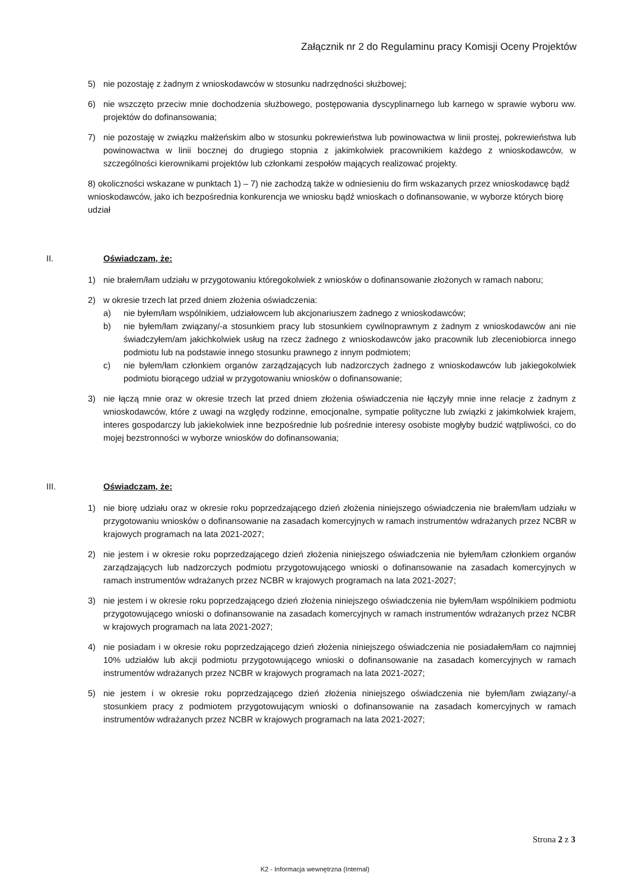Załącznik nr 2 do Regulaminu pracy Komisji Oceny Projektów
5) nie pozostaję z żadnym z wnioskodawców w stosunku nadrzędności służbowej;
6) nie wszczęto przeciw mnie dochodzenia służbowego, postępowania dyscyplinarnego lub karnego w sprawie wyboru ww. projektów do dofinansowania;
7) nie pozostaję w związku małżeńskim albo w stosunku pokrewieństwa lub powinowactwa w linii prostej, pokrewieństwa lub powinowactwa w linii bocznej do drugiego stopnia z jakimkolwiek pracownikiem każdego z wnioskodawców, w szczególności kierownikami projektów lub członkami zespołów mających realizować projekty.
8) okoliczności wskazane w punktach 1) – 7) nie zachodzą także w odniesieniu do firm wskazanych przez wnioskodawcę bądź wnioskodawców, jako ich bezpośrednia konkurencja we wniosku bądź wnioskach o dofinansowanie, w wyborze których biorę udział
II. Oświadczam, że:
1) nie brałem/łam udziału w przygotowaniu któregokolwiek z wniosków o dofinansowanie złożonych w ramach naboru;
2) w okresie trzech lat przed dniem złożenia oświadczenia:
a) nie byłem/łam wspólnikiem, udziałowcem lub akcjonariuszem żadnego z wnioskodawców;
b) nie byłem/łam związany/-a stosunkiem pracy lub stosunkiem cywilnoprawnym z żadnym z wnioskodawców ani nie świadczyłem/am jakichkolwiek usług na rzecz żadnego z wnioskodawców jako pracownik lub zleceniobiorca innego podmiotu lub na podstawie innego stosunku prawnego z innym podmiotem;
c) nie byłem/łam członkiem organów zarządzających lub nadzorczych żadnego z wnioskodawców lub jakiegokolwiek podmiotu biorącego udział w przygotowaniu wniosków o dofinansowanie;
3) nie łączą mnie oraz w okresie trzech lat przed dniem złożenia oświadczenia nie łączyły mnie inne relacje z żadnym z wnioskodawców, które z uwagi na względy rodzinne, emocjonalne, sympatie polityczne lub związki z jakimkolwiek krajem, interes gospodarczy lub jakiekolwiek inne bezpośrednie lub pośrednie interesy osobiste mogłyby budzić wątpliwości, co do mojej bezstronności w wyborze wniosków do dofinansowania;
III. Oświadczam, że:
1) nie biorę udziału oraz w okresie roku poprzedzającego dzień złożenia niniejszego oświadczenia nie brałem/łam udziału w przygotowaniu wniosków o dofinansowanie na zasadach komercyjnych w ramach instrumentów wdrażanych przez NCBR w krajowych programach na lata 2021-2027;
2) nie jestem i w okresie roku poprzedzającego dzień złożenia niniejszego oświadczenia nie byłem/łam członkiem organów zarządzających lub nadzorczych podmiotu przygotowującego wnioski o dofinansowanie na zasadach komercyjnych w ramach instrumentów wdrażanych przez NCBR w krajowych programach na lata 2021-2027;
3) nie jestem i w okresie roku poprzedzającego dzień złożenia niniejszego oświadczenia nie byłem/łam wspólnikiem podmiotu przygotowującego wnioski o dofinansowanie na zasadach komercyjnych w ramach instrumentów wdrażanych przez NCBR w krajowych programach na lata 2021-2027;
4) nie posiadam i w okresie roku poprzedzającego dzień złożenia niniejszego oświadczenia nie posiadałem/łam co najmniej 10% udziałów lub akcji podmiotu przygotowującego wnioski o dofinansowanie na zasadach komercyjnych w ramach instrumentów wdrażanych przez NCBR w krajowych programach na lata 2021-2027;
5) nie jestem i w okresie roku poprzedzającego dzień złożenia niniejszego oświadczenia nie byłem/łam związany/-a stosunkiem pracy z podmiotem przygotowującym wnioski o dofinansowanie na zasadach komercyjnych w ramach instrumentów wdrażanych przez NCBR w krajowych programach na lata 2021-2027;
Strona 2 z 3
K2 - Informacja wewnętrzna (Internal)